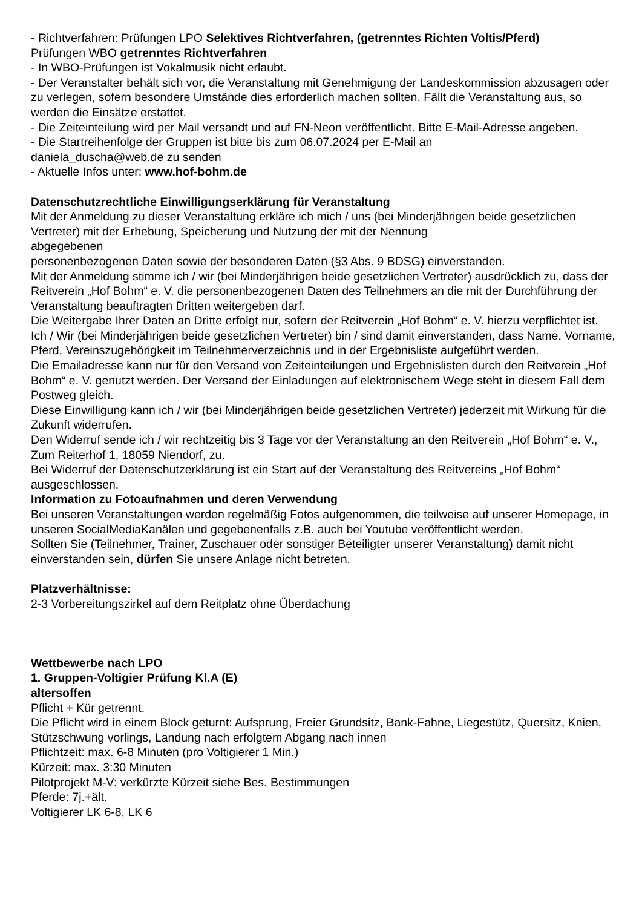- Richtverfahren: Prüfungen LPO Selektives Richtverfahren, (getrenntes Richten Voltis/Pferd)
Prüfungen WBO getrenntes Richtverfahren
- In WBO-Prüfungen ist Vokalmusik nicht erlaubt.
- Der Veranstalter behält sich vor, die Veranstaltung mit Genehmigung der Landeskommission abzusagen oder zu verlegen, sofern besondere Umstände dies erforderlich machen sollten. Fällt die Veranstaltung aus, so werden die Einsätze erstattet.
- Die Zeiteinteilung wird per Mail versandt und auf FN-Neon veröffentlicht. Bitte E-Mail-Adresse angeben.
- Die Startreihenfolge der Gruppen ist bitte bis zum 06.07.2024 per E-Mail an
daniela_duscha@web.de zu senden
- Aktuelle Infos unter: www.hof-bohm.de
Datenschutzrechtliche Einwilligungserklärung für Veranstaltung
Mit der Anmeldung zu dieser Veranstaltung erkläre ich mich / uns (bei Minderjährigen beide gesetzlichen Vertreter) mit der Erhebung, Speicherung und Nutzung der mit der Nennung
abgegebenen
personenbezogenen Daten sowie der besonderen Daten (§3 Abs. 9 BDSG) einverstanden.
Mit der Anmeldung stimme ich / wir (bei Minderjährigen beide gesetzlichen Vertreter) ausdrücklich zu, dass der Reitverein „Hof Bohm“ e. V. die personenbezogenen Daten des Teilnehmers an die mit der Durchführung der Veranstaltung beauftragten Dritten weitergeben darf.
Die Weitergabe Ihrer Daten an Dritte erfolgt nur, sofern der Reitverein „Hof Bohm“ e. V. hierzu verpflichtet ist.
Ich / Wir (bei Minderjährigen beide gesetzlichen Vertreter) bin / sind damit einverstanden, dass Name, Vorname, Pferd, Vereinszugehörigkeit im Teilnehmerverzeichnis und in der Ergebnisliste aufgeführt werden.
Die Emailadresse kann nur für den Versand von Zeiteinteilungen und Ergebnislisten durch den Reitverein „Hof Bohm“ e. V. genutzt werden. Der Versand der Einladungen auf elektronischem Wege steht in diesem Fall dem Postweg gleich.
Diese Einwilligung kann ich / wir (bei Minderjährigen beide gesetzlichen Vertreter) jederzeit mit Wirkung für die Zukunft widerrufen.
Den Widerruf sende ich / wir rechtzeitig bis 3 Tage vor der Veranstaltung an den Reitverein „Hof Bohm“ e. V., Zum Reiterhof 1, 18059 Niendorf, zu.
Bei Widerruf der Datenschutzerklärung ist ein Start auf der Veranstaltung des Reitvereins „Hof Bohm“ ausgeschlossen.
Information zu Fotoaufnahmen und deren Verwendung
Bei unseren Veranstaltungen werden regelmäßig Fotos aufgenommen, die teilweise auf unserer Homepage, in unseren SocialMediaKanälen und gegebenenfalls z.B. auch bei Youtube veröffentlicht werden.
Sollten Sie (Teilnehmer, Trainer, Zuschauer oder sonstiger Beteiligter unserer Veranstaltung) damit nicht einverstanden sein, dürfen Sie unsere Anlage nicht betreten.
Platzverhältnisse:
2-3 Vorbereitungszirkel auf dem Reitplatz ohne Überdachung
Wettbewerbe nach LPO
1. Gruppen-Voltigier Prüfung Kl.A (E)
altersoffen
Pflicht + Kür getrennt.
Die Pflicht wird in einem Block geturnt: Aufsprung, Freier Grundsitz, Bank-Fahne, Liegestütz, Quersitz, Knien, Stützschwung vorlings, Landung nach erfolgtem Abgang nach innen
Pflichtzeit: max. 6-8 Minuten (pro Voltigierer 1 Min.)
Kürzeit: max. 3:30 Minuten
Pilotprojekt M-V: verkürzte Kürzeit siehe Bes. Bestimmungen
Pferde: 7j.+ält.
Voltigierer LK 6-8, LK 6